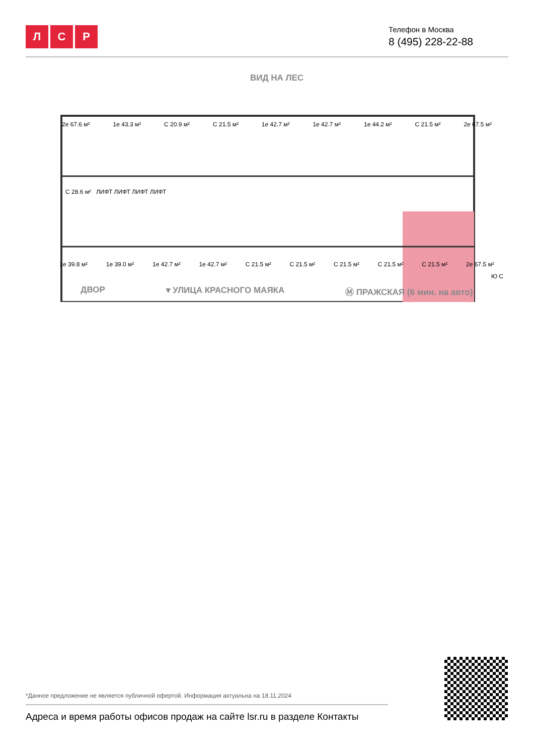Л С Р
Телефон в Москва
8 (495) 228-22-88
ВИД НА ЛЕС
2е 67.6 м² 1е 43.3 м² С 20.9 м² С 21.5 м² 1е 42.7 м² 1е 42.7 м² 1е 44.2 м² С 21.5 м² 2е 67.5 м²
С 28.6 м² ЛИФТ ЛИФТ ЛИФТ ЛИФТ
1е 39.8 м² 1е 39.0 м² 1е 42.7 м² 1е 42.7 м² С 21.5 м² С 21.5 м² С 21.5 м² С 21.5 м² С 21.5 м² 2е 67.5 м²
Ю С
ДВОР ▾ УЛИЦА КРАСНОГО МАЯКА Ⓜ ПРАЖСКАЯ (6 мин. на авто)
*Данное предложение не является публичной офертой. Информация актуальна на 18.11.2024
Адреса и время работы офисов продаж на сайте lsr.ru в разделе Контакты